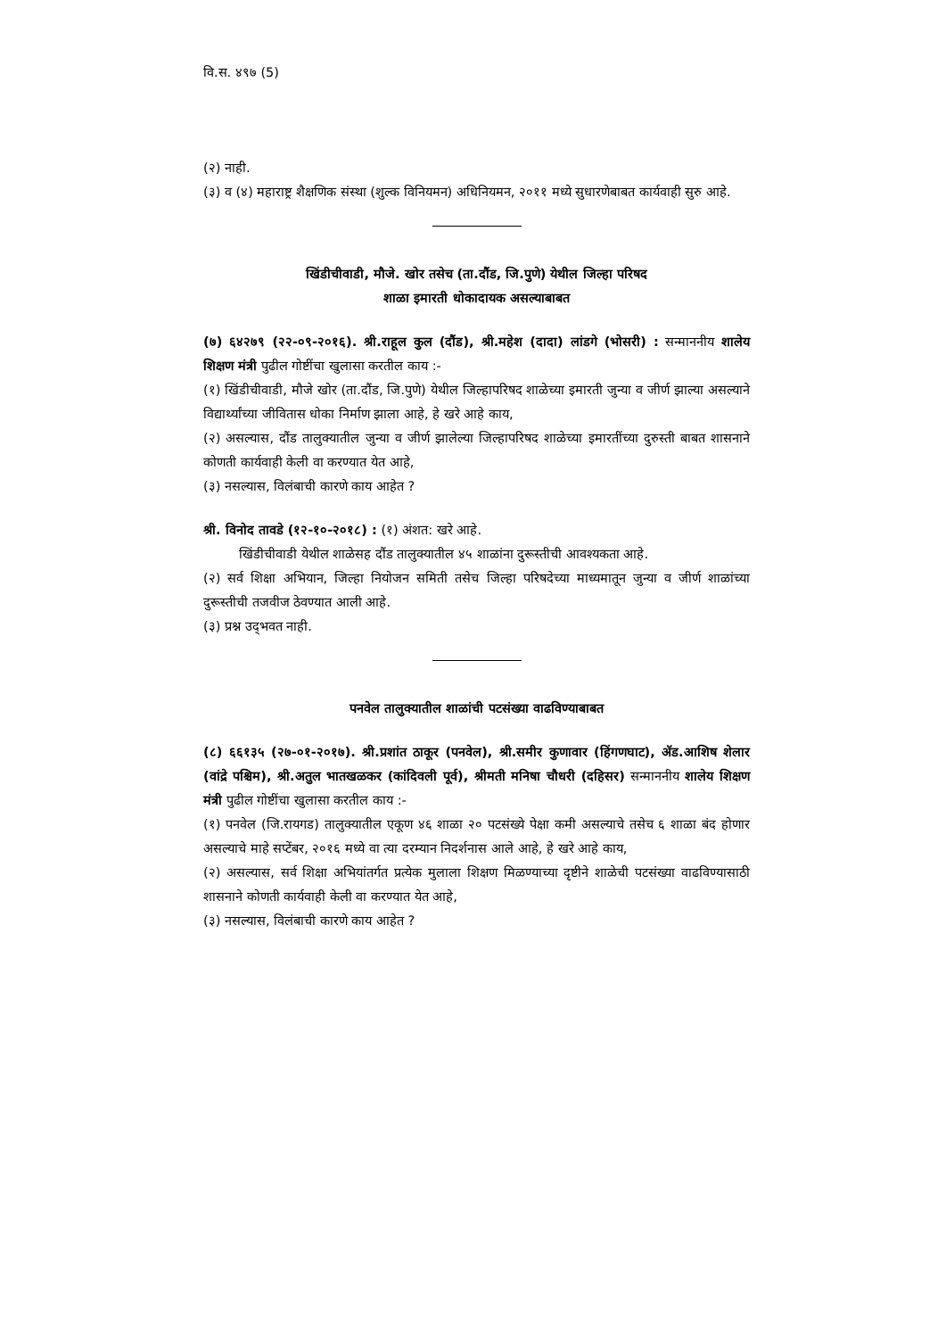वि.स. ४९७ (5)
(२) नाही.
(३) व (४) महाराष्ट्र शैक्षणिक संस्था (शुल्क विनियमन) अधिनियमन, २०११ मध्ये सुधारणेबाबत कार्यवाही सुरु आहे.
खिंडीचीवाडी, मौजे. खोर तसेच (ता.दौंड, जि.पुणे) येथील जिल्हा परिषद
शाळा इमारती धोकादायक असल्याबाबत
(७) ६४२७९ (२२-०९-२०१६). श्री.राहूल कुल (दौंड), श्री.महेश (दादा) लांडगे (भोसरी) : सन्माननीय शालेय शिक्षण मंत्री पुढील गोष्टींचा खुलासा करतील काय :-
(१) खिंडीचीवाडी, मौजे खोर (ता.दौंड, जि.पुणे) येथील जिल्हापरिषद शाळेच्या इमारती जुन्या व जीर्ण झाल्या असल्याने विद्यार्थ्यांच्या जीवितास धोका निर्माण झाला आहे, हे खरे आहे काय,
(२) असल्यास, दौंड तालुक्यातील जुन्या व जीर्ण झालेल्या जिल्हापरिषद शाळेच्या इमारतींच्या दुरुस्ती बाबत शासनाने कोणती कार्यवाही केली वा करण्यात येत आहे,
(३) नसल्यास, विलंबाची कारणे काय आहेत ?
श्री. विनोद तावडे (१२-१०-२०१८) : (१) अंशत: खरे आहे.
खिंडीचीवाडी येथील शाळेसह दौंड तालुक्यातील ४५ शाळांना दुरूस्तीची आवश्यकता आहे.
(२) सर्व शिक्षा अभियान, जिल्हा नियोजन समिती तसेच जिल्हा परिषदेच्या माध्यमातून जुन्या व जीर्ण शाळांच्या दुरूस्तीची तजवीज ठेवण्यात आली आहे.
(३) प्रश्न उद्‌भवत नाही.
पनवेल तालुक्यातील शाळांची पटसंख्या वाढविण्याबाबत
(८) ६६१३५ (२७-०१-२०१७). श्री.प्रशांत ठाकूर (पनवेल), श्री.समीर कुणावार (हिंगणघाट), ॲड.आशिष शेलार (वांद्रे पश्चिम), श्री.अतुल भातखळकर (कांदिवली पूर्व), श्रीमती मनिषा चौधरी (दहिसर) सन्माननीय शालेय शिक्षण मंत्री पुढील गोष्टींचा खुलासा करतील काय :-
(१) पनवेल (जि.रायगड) तालुक्यातील एकूण ४६ शाळा २० पटसंख्ये पेक्षा कमी असल्याचे तसेच ६ शाळा बंद होणार असल्याचे माहे सप्टेंबर, २०१६ मध्ये वा त्या दरम्यान निदर्शनास आले आहे, हे खरे आहे काय,
(२) असल्यास, सर्व शिक्षा अभियांतर्गत प्रत्येक मुलाला शिक्षण मिळण्याच्या दृष्टीने शाळेची पटसंख्या वाढविण्यासाठी शासनाने कोणती कार्यवाही केली वा करण्यात येत आहे,
(३) नसल्यास, विलंबाची कारणे काय आहेत ?